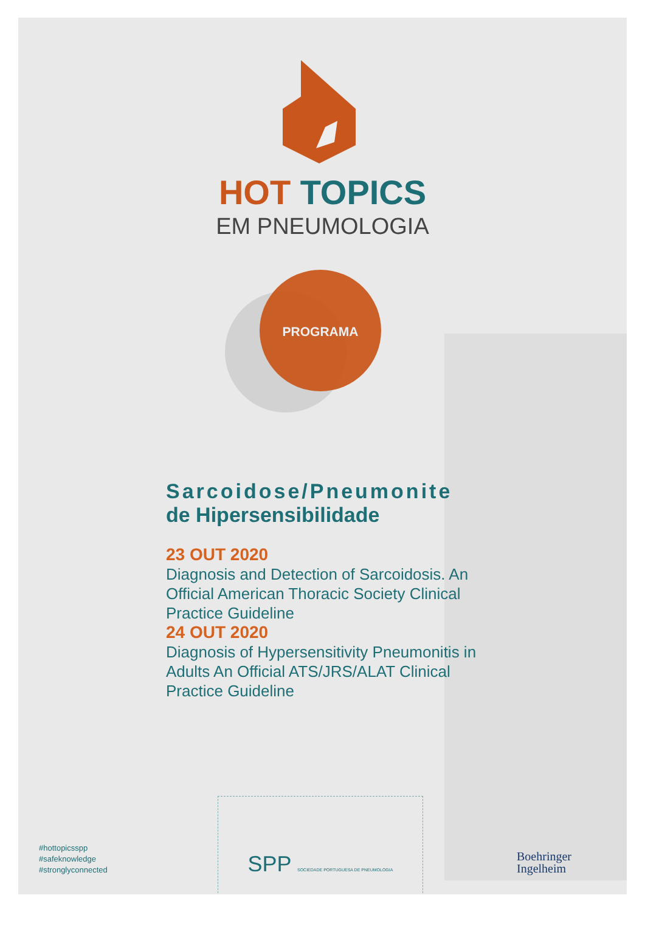HOT TOPICS
EM PNEUMOLOGIA
PROGRAMA
Sarcoidose/Pneumonite
de Hipersensibilidade
23 OUT 2020
Diagnosis and Detection of Sarcoidosis. An Official American Thoracic Society Clinical Practice Guideline
24 OUT 2020
Diagnosis of Hypersensitivity Pneumonitis in Adults An Official ATS/JRS/ALAT Clinical Practice Guideline
#hottopicsspp
#safeknowledge
#stronglyconnected
SPP SOCIEDADE PORTUGUESA DE PNEUMOLOGIA
Boehringer
Ingelheim